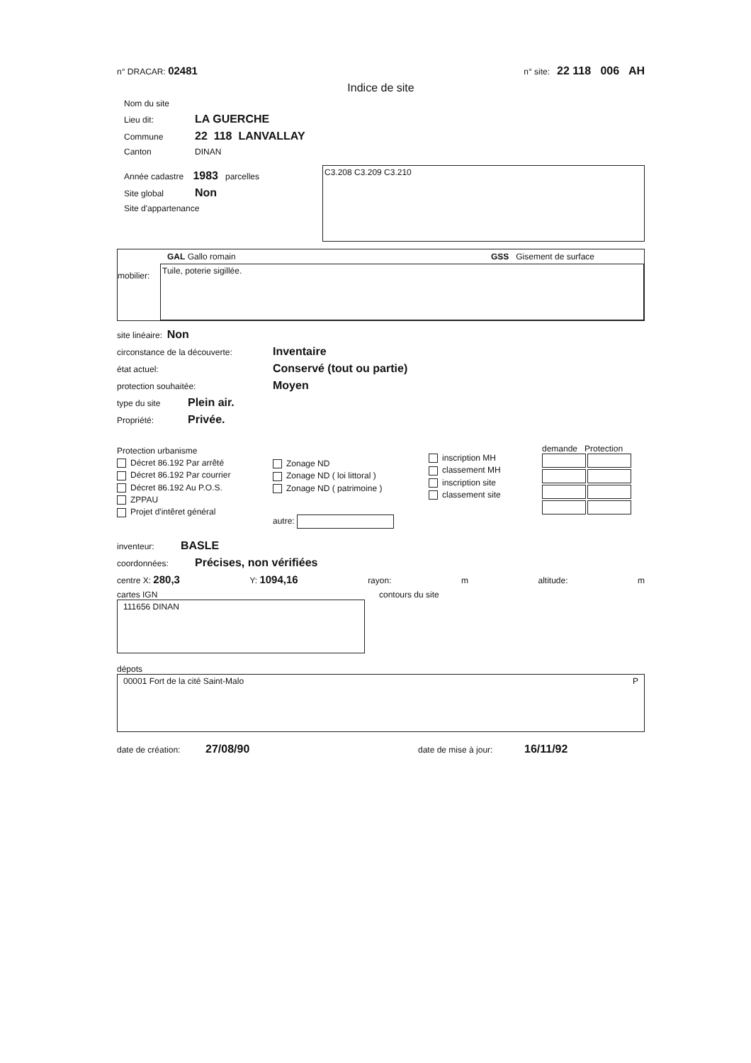n° DRACAR: 02481 n° site: 22 118 006 AH
Indice de site
Nom du site
Lieu dit: LA GUERCHE
Commune 22 118 LANVALLAY
Canton DINAN
Année cadastre 1983 parcelles
Site global Non
Site d'appartenance
C3.208 C3.209 C3.210
GAL Gallo romain GSS Gisement de surface
mobilier:
Tuile, poterie sigillée.
site linéaire: Non
circonstance de la découverte: Inventaire
état actuel: Conservé (tout ou partie)
protection souhaitée: Moyen
type du site Plein air.
Propriété: Privée.
Protection urbanisme
Décret 86.192 Par arrêté
Décret 86.192 Par courrier
Décret 86.192 Au P.O.S.
ZPPAU
Projet d'intêret général
Zonage ND
Zonage ND ( loi littoral )
Zonage ND ( patrimoine )
autre:
inscription MH
classement MH
inscription site
classement site
demande Protection
inventeur: BASLE
coordonnées: Précises, non vérifiées
centre X: 280,3 Y: 1094,16 rayon: m altitude: m
cartes IGN
111656 DINAN
contours du site
dépots
00001 Fort de la cité Saint-Malo P
date de création: 27/08/90 date de mise à jour: 16/11/92